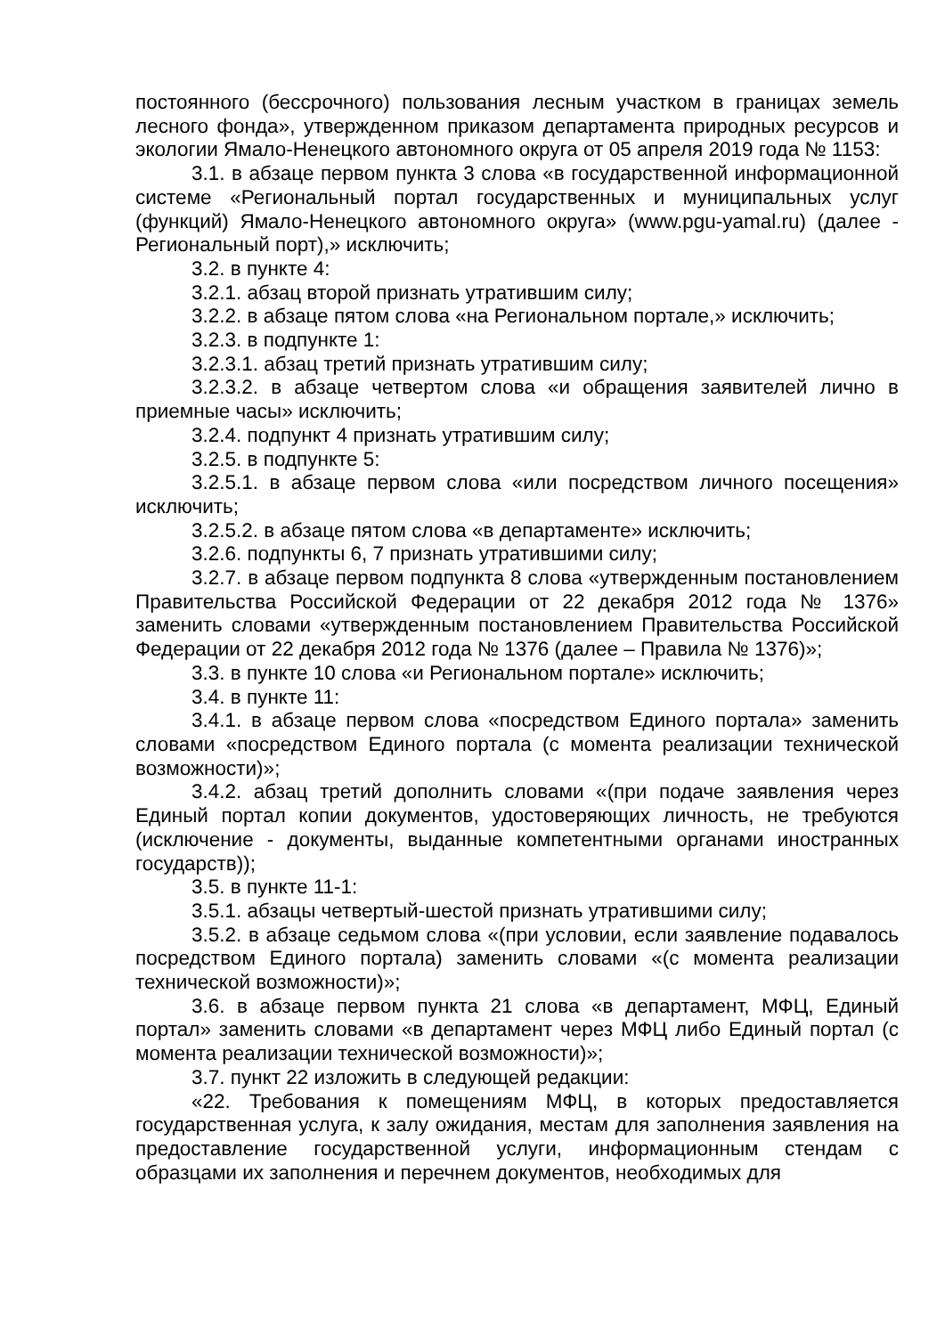постоянного (бессрочного) пользования лесным участком в границах земель лесного фонда», утвержденном приказом департамента природных ресурсов и экологии Ямало-Ненецкого автономного округа от 05 апреля 2019 года № 1153:
3.1. в абзаце первом пункта 3 слова «в государственной информационной системе «Региональный портал государственных и муниципальных услуг (функций) Ямало-Ненецкого автономного округа» (www.pgu-yamal.ru) (далее - Региональный порт),» исключить;
3.2. в пункте 4:
3.2.1. абзац второй признать утратившим силу;
3.2.2. в абзаце пятом слова «на Региональном портале,» исключить;
3.2.3. в подпункте 1:
3.2.3.1. абзац третий признать утратившим силу;
3.2.3.2. в абзаце четвертом слова «и обращения заявителей лично в приемные часы» исключить;
3.2.4. подпункт 4 признать утратившим силу;
3.2.5. в подпункте 5:
3.2.5.1. в абзаце первом слова «или посредством личного посещения» исключить;
3.2.5.2. в абзаце пятом слова «в департаменте» исключить;
3.2.6. подпункты 6, 7 признать утратившими силу;
3.2.7. в абзаце первом подпункта 8 слова «утвержденным постановлением Правительства Российской Федерации от 22 декабря 2012 года № 1376» заменить словами «утвержденным постановлением Правительства Российской Федерации от 22 декабря 2012 года № 1376 (далее – Правила № 1376)»;
3.3. в пункте 10 слова «и Региональном портале» исключить;
3.4. в пункте 11:
3.4.1. в абзаце первом слова «посредством Единого портала» заменить словами «посредством Единого портала (с момента реализации технической возможности)»;
3.4.2. абзац третий дополнить словами «(при подаче заявления через Единый портал копии документов, удостоверяющих личность, не требуются (исключение - документы, выданные компетентными органами иностранных государств));
3.5. в пункте 11-1:
3.5.1. абзацы четвертый-шестой признать утратившими силу;
3.5.2. в абзаце седьмом слова «(при условии, если заявление подавалось посредством Единого портала) заменить словами «(с момента реализации технической возможности)»;
3.6. в абзаце первом пункта 21 слова «в департамент, МФЦ, Единый портал» заменить словами «в департамент через МФЦ либо Единый портал (с момента реализации технической возможности)»;
3.7. пункт 22 изложить в следующей редакции:
«22. Требования к помещениям МФЦ, в которых предоставляется государственная услуга, к залу ожидания, местам для заполнения заявления на предоставление государственной услуги, информационным стендам с образцами их заполнения и перечнем документов, необходимых для